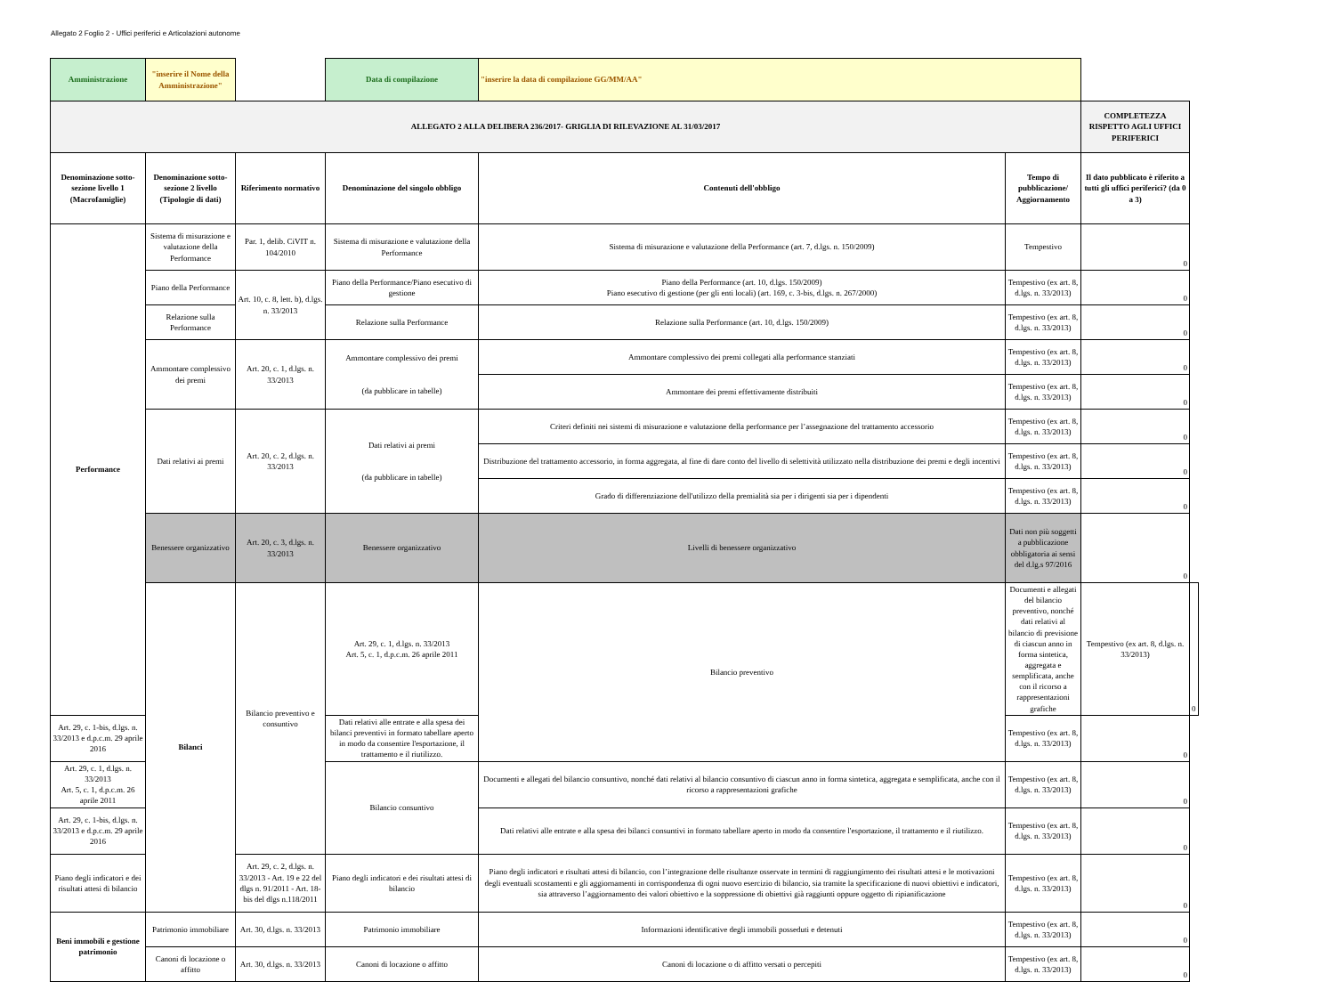Allegato 2 Foglio 2 - Uffici periferici e Articolazioni autonome
| Amministrazione | "inserire il Nome della Amministrazione" | | Data di compilazione | "inserire la data di compilazione GG/MM/AA" | | | |
| ALLEGATO 2 ALLA DELIBERA 236/2017- GRIGLIA DI RILEVAZIONE AL 31/03/2017 | | | | | | COMPLETEZZA RISPETTO AGLI UFFICI PERIFERICI | |
| Denominazione sotto-sezione livello 1 (Macrofamiglie) | Denominazione sotto-sezione 2 livello (Tipologie di dati) | Riferimento normativo | Denominazione del singolo obbligo | Contenuti dell'obbligo | Tempo di pubblicazione/ Aggiornamento | Il dato pubblicato è riferito a tutti gli uffici periferici? (da 0 a 3) | |
| Performance | Sistema di misurazione e valutazione della Performance | Par. 1, delib. CiVIT n. 104/2010 | Sistema di misurazione e valutazione della Performance | Sistema di misurazione e valutazione della Performance (art. 7, d.lgs. n. 150/2009) | Tempestivo | 0 | |
| | Piano della Performance | Art. 10, c. 8, lett. b), d.lgs. n. 33/2013 | Piano della Performance/Piano esecutivo di gestione | Piano della Performance (art. 10, d.lgs. 150/2009) Piano esecutivo di gestione (per gli enti locali) (art. 169, c. 3-bis, d.lgs. n. 267/2000) | Tempestivo (ex art. 8, d.lgs. n. 33/2013) | 0 | |
| | Relazione sulla Performance | | Relazione sulla Performance | Relazione sulla Performance (art. 10, d.lgs. 150/2009) | Tempestivo (ex art. 8, d.lgs. n. 33/2013) | 0 | |
| | Ammontare complessivo dei premi | Art. 20, c. 1, d.lgs. n. 33/2013 | Ammontare complessivo dei premi (da pubblicare in tabelle) | Ammontare complessivo dei premi collegati alla performance stanziati | Tempestivo (ex art. 8, d.lgs. n. 33/2013) | 0 | |
| | | | | Ammontare dei premi effettivamente distribuiti | Tempestivo (ex art. 8, d.lgs. n. 33/2013) | 0 | |
| | Dati relativi ai premi | Art. 20, c. 2, d.lgs. n. 33/2013 | Dati relativi ai premi (da pubblicare in tabelle) | Criteri definiti nei sistemi di misurazione e valutazione della performance per l’assegnazione del trattamento accessorio | Tempestivo (ex art. 8, d.lgs. n. 33/2013) | 0 | |
| | | | | Distribuzione del trattamento accessorio, in forma aggregata, al fine di dare conto del livello di selettività utilizzato nella distribuzione dei premi e degli incentivi | Tempestivo (ex art. 8, d.lgs. n. 33/2013) | 0 | |
| | | | | Grado di differenziazione dell'utilizzo della premialità sia per i dirigenti sia per i dipendenti | Tempestivo (ex art. 8, d.lgs. n. 33/2013) | 0 | |
| | Benessere organizzativo | Art. 20, c. 3, d.lgs. n. 33/2013 | Benessere organizzativo | Livelli di benessere organizzativo | Dati non più soggetti a pubblicazione obbligatoria ai sensi del d.lg.s 97/2016 | 0 | |
| | Bilanci | Bilancio preventivo e consuntivo | Art. 29, c. 1, d.lgs. n. 33/2013 Art. 5, c. 1, d.p.c.m. 26 aprile 2011 | Bilancio preventivo | Documenti e allegati del bilancio preventivo, nonché dati relativi al bilancio di previsione di ciascun anno in forma sintetica, aggregata e semplificata, anche con il ricorso a rappresentazioni grafiche | Tempestivo (ex art. 8, d.lgs. n. 33/2013) | 0 |
| Art. 29, c. 1-bis, d.lgs. n. 33/2013 e d.p.c.m. 29 aprile 2016 | | | Dati relativi alle entrate e alla spesa dei bilanci preventivi in formato tabellare aperto in modo da consentire l'esportazione, il trattamento e il riutilizzo. | | Tempestivo (ex art. 8, d.lgs. n. 33/2013) | 0 | |
| Art. 29, c. 1, d.lgs. n. 33/2013 Art. 5, c. 1, d.p.c.m. 26 aprile 2011 | | | Bilancio consuntivo | Documenti e allegati del bilancio consuntivo, nonché dati relativi al bilancio consuntivo di ciascun anno in forma sintetica, aggregata e semplificata, anche con il ricorso a rappresentazioni grafiche | Tempestivo (ex art. 8, d.lgs. n. 33/2013) | 0 | |
| Art. 29, c. 1-bis, d.lgs. n. 33/2013 e d.p.c.m. 29 aprile 2016 | | | | Dati relativi alle entrate e alla spesa dei bilanci consuntivi in formato tabellare aperto in modo da consentire l'esportazione, il trattamento e il riutilizzo. | Tempestivo (ex art. 8, d.lgs. n. 33/2013) | 0 | |
| Piano degli indicatori e dei risultati attesi di bilancio | | Art. 29, c. 2, d.lgs. n. 33/2013 - Art. 19 e 22 del dlgs n. 91/2011 - Art. 18-bis del dlgs n.118/2011 | Piano degli indicatori e dei risultati attesi di bilancio | Piano degli indicatori e risultati attesi di bilancio, con l’integrazione delle risultanze osservate in termini di raggiungimento dei risultati attesi e le motivazioni degli eventuali scostamenti e gli aggiornamenti in corrispondenza di ogni nuovo esercizio di bilancio, sia tramite la specificazione di nuovi obiettivi e indicatori, sia attraverso l’aggiornamento dei valori obiettivo e la soppressione di obiettivi già raggiunti oppure oggetto di ripianificazione | Tempestivo (ex art. 8, d.lgs. n. 33/2013) | 0 | |
| Beni immobili e gestione patrimonio | Patrimonio immobiliare | Art. 30, d.lgs. n. 33/2013 | Patrimonio immobiliare | Informazioni identificative degli immobili posseduti e detenuti | Tempestivo (ex art. 8, d.lgs. n. 33/2013) | 0 | |
| | Canoni di locazione o affitto | Art. 30, d.lgs. n. 33/2013 | Canoni di locazione o affitto | Canoni di locazione o di affitto versati o percepiti | Tempestivo (ex art. 8, d.lgs. n. 33/2013) | 0 | |